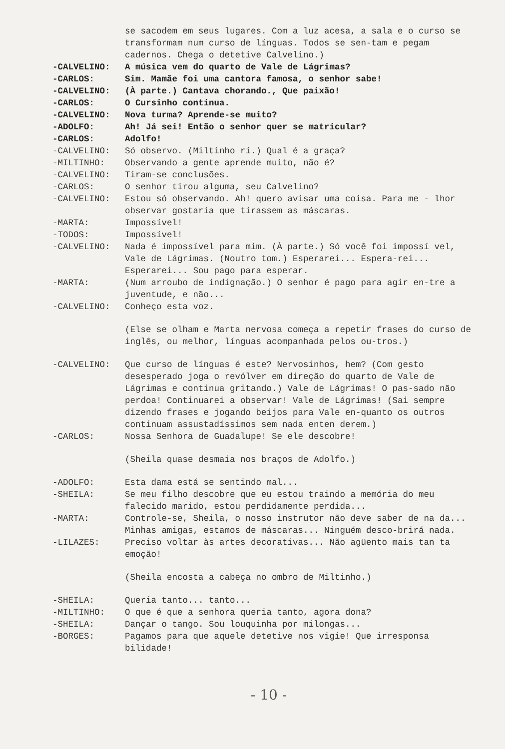se sacodem em seus lugares. Com a luz acesa, a sala e o curso se transformam num curso de línguas. Todos se sen-tam e pegam cadernos. Chega o detetive Calvelino.)
-CALVELINO: A música vem do quarto de Vale de Lágrimas?
-CARLOS: Sim. Mamãe foi uma cantora famosa, o senhor sabe!
-CALVELINO: (À parte.) Cantava chorando., Que paixão!
-CARLOS: O Cursinho continua.
-CALVELINO: Nova turma? Aprende-se muito?
-ADOLFO: Ah! Já sei! Então o senhor quer se matricular?
-CARLOS: Adolfo!
-CALVELINO: Só observo. (Miltinho ri.) Qual é a graça?
-MILTINHO: Observando a gente aprende muito, não é?
-CALVELINO: Tiram-se conclusões.
-CARLOS: O senhor tirou alguma, seu Calvelino?
-CALVELINO: Estou só observando. Ah! quero avisar uma coisa. Para me - lhor observar gostaria que tirassem as máscaras.
-MARTA: Impossível!
-TODOS: Impossível!
-CALVELINO: Nada é impossível para mim. (À parte.) Só você foi impossí vel, Vale de Lágrimas. (Noutro tom.) Esperarei... Espera-rei... Esperarei... Sou pago para esperar.
-MARTA: (Num arroubo de indignação.) O senhor é pago para agir en-tre a juventude, e não...
-CALVELINO: Conheço esta voz.
(Else se olham e Marta nervosa começa a repetir frases do curso de inglês, ou melhor, línguas acompanhada pelos ou-tros.)
-CALVELINO: Que curso de línguas é este? Nervosinhos, hem? (Com gesto desesperado joga o revólver em direção do quarto de Vale de Lágrimas e continua gritando.) Vale de Lágrimas! O pas-sado não perdoa! Continuarei a observar! Vale de Lágrimas! (Sai sempre dizendo frases e jogando beijos para Vale en-quanto os outros continuam assustadíssimos sem nada enten derem.)
-CARLOS: Nossa Senhora de Guadalupe! Se ele descobre!
(Sheila quase desmaia nos braços de Adolfo.)
-ADOLFO: Esta dama está se sentindo mal...
-SHEILA: Se meu filho descobre que eu estou traindo a memória do meu falecido marido, estou perdidamente perdida...
-MARTA: Controle-se, Sheila, o nosso instrutor não deve saber de na da... Minhas amigas, estamos de máscaras... Ninguém desco-brirá nada.
-LILAZES: Preciso voltar às artes decorativas... Não agüento mais tan ta emoção!
(Sheila encosta a cabeça no ombro de Miltinho.)
-SHEILA: Queria tanto... tanto...
-MILTINHO: O que é que a senhora queria tanto, agora dona?
-SHEILA: Dançar o tango. Sou louquinha por milongas...
-BORGES: Pagamos para que aquele detetive nos vigie! Que irresponsa bilidade!
- 10 -